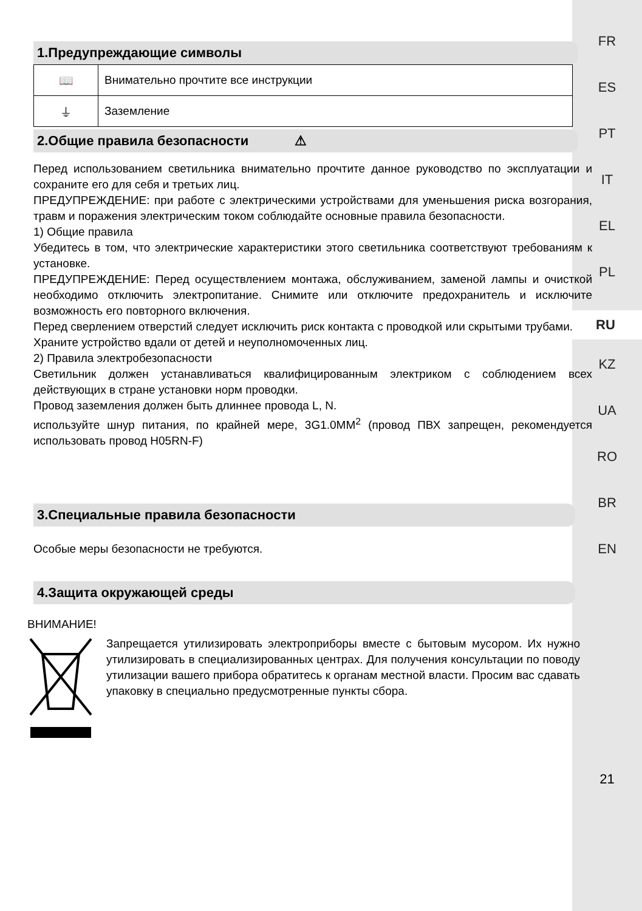FR
ES
PT
IT
EL
PL
RU
KZ
UA
RO
BR
EN
21
1.Предупреждающие символы
| 📖 | Внимательно прочтите все инструкции |
| ⏚ | Заземление |
2.Общие правила безопасности ⚠
Перед использованием светильника внимательно прочтите данное руководство по эксплуатации и сохраните его для себя и третьих лиц.
ПРЕДУПРЕЖДЕНИЕ: при работе с электрическими устройствами для уменьшения риска возгорания, травм и поражения электрическим током соблюдайте основные правила безопасности.
1) Общие правила
Убедитесь в том, что электрические характеристики этого светильника соответствуют требованиям к установке.
ПРЕДУПРЕЖДЕНИЕ: Перед осуществлением монтажа, обслуживанием, заменой лампы и очисткой необходимо отключить электропитание. Снимите или отключите предохранитель и исключите возможность его повторного включения.
Перед сверлением отверстий следует исключить риск контакта с проводкой или скрытыми трубами.
Храните устройство вдали от детей и неуполномоченных лиц.
2) Правила электробезопасности
Светильник должен устанавливаться квалифицированным электриком с соблюдением всех действующих в стране установки норм проводки.
Провод заземления должен быть длиннее провода L, N.
используйте шнур питания, по крайней мере, 3G1.0MM<sup>2</sup> (провод ПВХ запрещен, рекомендуется использовать провод H05RN-F)
3.Специальные правила безопасности
Особые меры безопасности не требуются.
4.Защита окружающей среды
ВНИМАНИЕ!
Запрещается утилизировать электроприборы вместе с бытовым мусором. Их нужно утилизировать в специализированных центрах. Для получения консультации по поводу утилизации вашего прибора обратитесь к органам местной власти. Просим вас сдавать упаковку в специально предусмотренные пункты сбора.